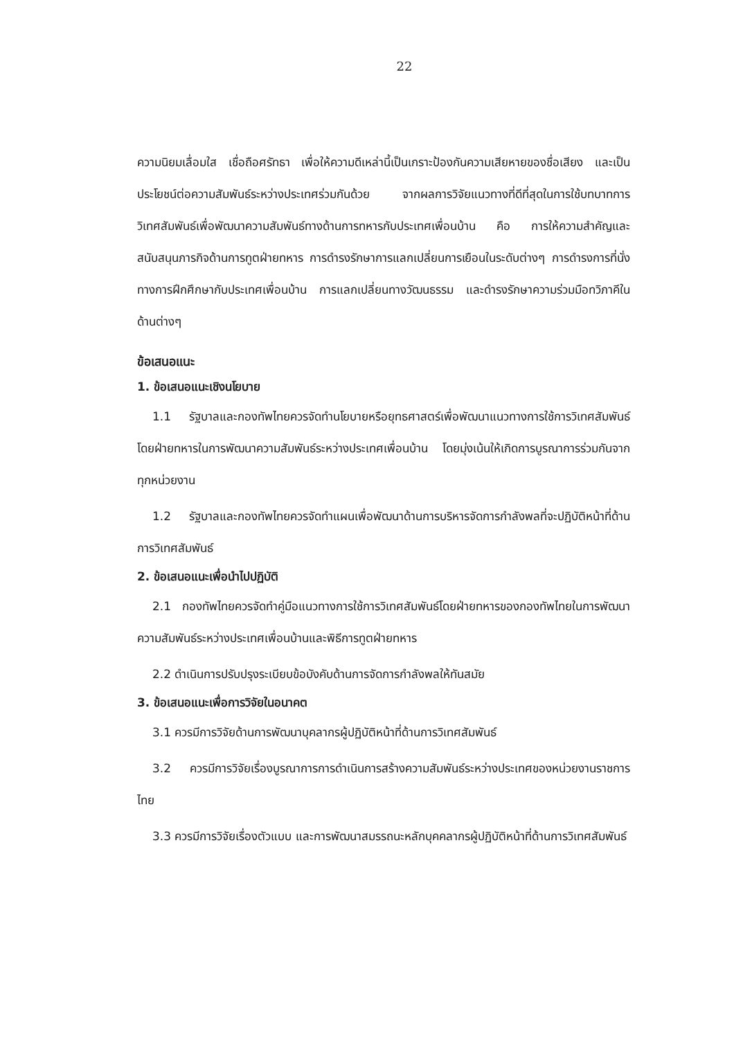22
ความนิยมเลื่อมใส เชื่อถือศรัทธา เพื่อให้ความดีเหล่านี้เป็นเกราะป้องกันความเสียหายของชื่อเสียง และเป็นประโยชน์ต่อความสัมพันธ์ระหว่างประเทศร่วมกันด้วย จากผลการวิจัยแนวทางที่ดีที่สุดในการใช้บทบาทการวิเทศสัมพันธ์เพื่อพัฒนาความสัมพันธ์ทางด้านการทหารกับประเทศเพื่อนบ้าน คือ การให้ความสำคัญและสนับสนุนภารกิจด้านการทูตฝ่ายทหาร การดำรงรักษาการแลกเปลี่ยนการเยือนในระดับต่างๆ การดำรงการที่นั่งทางการฝึกศึกษากับประเทศเพื่อนบ้าน การแลกเปลี่ยนทางวัฒนธรรม และดำรงรักษาความร่วมมือทวิภาคีในด้านต่างๆ
ข้อเสนอแนะ
1. ข้อเสนอแนะเชิงนโยบาย
1.1 รัฐบาลและกองทัพไทยควรจัดทำนโยบายหรือยุทธศาสตร์เพื่อพัฒนาแนวทางการใช้การวิเทศสัมพันธ์โดยฝ่ายทหารในการพัฒนาความสัมพันธ์ระหว่างประเทศเพื่อนบ้าน โดยมุ่งเน้นให้เกิดการบูรณาการร่วมกันจากทุกหน่วยงาน
1.2 รัฐบาลและกองทัพไทยควรจัดทำแผนเพื่อพัฒนาด้านการบริหารจัดการกำลังพลที่จะปฏิบัติหน้าที่ด้านการวิเทศสัมพันธ์
2. ข้อเสนอแนะเพื่อนำไปปฏิบัติ
2.1 กองทัพไทยควรจัดทำคู่มือแนวทางการใช้การวิเทศสัมพันธ์โดยฝ่ายทหารของกองทัพไทยในการพัฒนาความสัมพันธ์ระหว่างประเทศเพื่อนบ้านและพิธีการทูตฝ่ายทหาร
2.2 ดำเนินการปรับปรุงระเบียบข้อบังคับด้านการจัดการกำลังพลให้ทันสมัย
3. ข้อเสนอแนะเพื่อการวิจัยในอนาคต
3.1 ควรมีการวิจัยด้านการพัฒนาบุคลากรผู้ปฏิบัติหน้าที่ด้านการวิเทศสัมพันธ์
3.2 ควรมีการวิจัยเรื่องบูรณาการการดำเนินการสร้างความสัมพันธ์ระหว่างประเทศของหน่วยงานราชการไทย
3.3 ควรมีการวิจัยเรื่องตัวแบบ และการพัฒนาสมรรถนะหลักบุคคลากรผู้ปฏิบัติหน้าที่ด้านการวิเทศสัมพันธ์